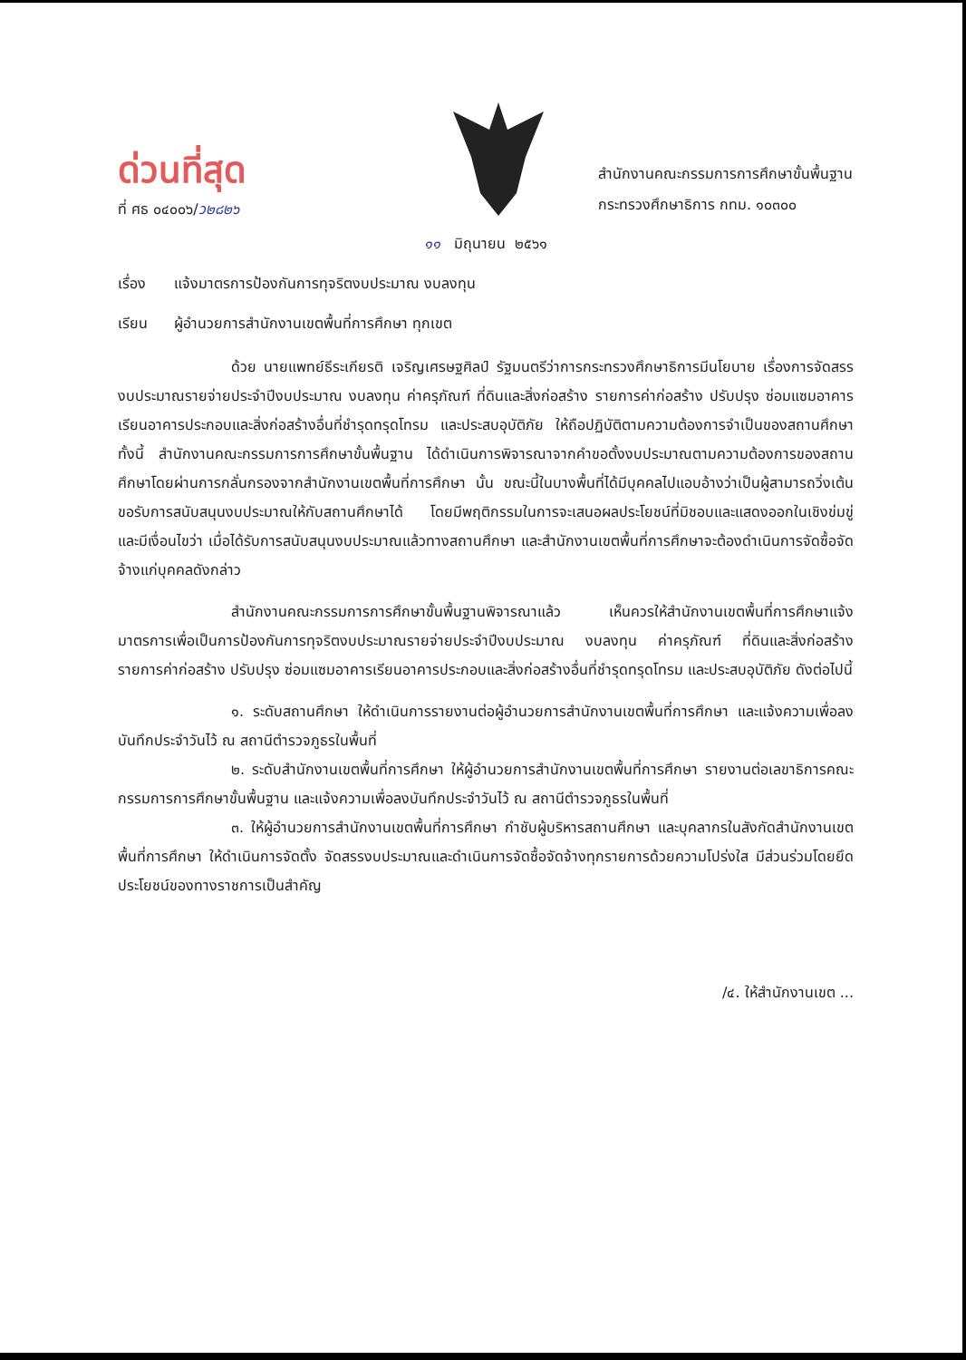ด่วนที่สุด
ที่ ศธ ๐๔๐๐๖/ว๒๘๒๖
สำนักงานคณะกรรมการการศึกษาขั้นพื้นฐาน
กระทรวงศึกษาธิการ กทม. ๑๐๓๐๐
๑๑ มิถุนายน ๒๕๖๑
เรื่อง แจ้งมาตรการป้องกันการทุจริตงบประมาณ งบลงทุน
เรียน ผู้อำนวยการสำนักงานเขตพื้นที่การศึกษา ทุกเขต
ด้วย นายแพทย์ธีระเกียรติ เจริญเศรษฐศิลป์ รัฐมนตรีว่าการกระทรวงศึกษาธิการมีนโยบาย เรื่องการจัดสรรงบประมาณรายจ่ายประจำปีงบประมาณ งบลงทุน ค่าครุภัณฑ์ ที่ดินและสิ่งก่อสร้าง รายการค่าก่อสร้าง ปรับปรุง ซ่อมแซมอาคารเรียนอาคารประกอบและสิ่งก่อสร้างอื่นที่ชำรุดทรุดโทรม และประสบอุบัติภัย ให้ถือปฏิบัติตามความต้องการจำเป็นของสถานศึกษา ทั้งนี้ สำนักงานคณะกรรมการการศึกษาขั้นพื้นฐาน ได้ดำเนินการพิจารณาจากคำขอตั้งงบประมาณตามความต้องการของสถานศึกษาโดยผ่านการกลั่นกรองจากสำนักงานเขตพื้นที่การศึกษา นั้น ขณะนี้ในบางพื้นที่ได้มีบุคคลไปแอบอ้างว่าเป็นผู้สามารถวิ่งเต้นขอรับการสนับสนุนงบประมาณให้กับสถานศึกษาได้ โดยมีพฤติกรรมในการจะเสนอผลประโยชน์ที่มิชอบและแสดงออกในเชิงข่มขู่ และมีเงื่อนไขว่า เมื่อได้รับการสนับสนุนงบประมาณแล้วทางสถานศึกษา และสำนักงานเขตพื้นที่การศึกษาจะต้องดำเนินการจัดซื้อจัดจ้างแก่บุคคลดังกล่าว
สำนักงานคณะกรรมการการศึกษาขั้นพื้นฐานพิจารณาแล้ว เห็นควรให้สำนักงานเขตพื้นที่การศึกษาแจ้งมาตรการเพื่อเป็นการป้องกันการทุจริตงบประมาณรายจ่ายประจำปีงบประมาณ งบลงทุน ค่าครุภัณฑ์ ที่ดินและสิ่งก่อสร้าง รายการค่าก่อสร้าง ปรับปรุง ซ่อมแซมอาคารเรียนอาคารประกอบและสิ่งก่อสร้างอื่นที่ชำรุดทรุดโทรม และประสบอุบัติภัย ดังต่อไปนี้
๑. ระดับสถานศึกษา ให้ดำเนินการรายงานต่อผู้อำนวยการสำนักงานเขตพื้นที่การศึกษา และแจ้งความเพื่อลงบันทึกประจำวันไว้ ณ สถานีตำรวจภูธรในพื้นที่
๒. ระดับสำนักงานเขตพื้นที่การศึกษา ให้ผู้อำนวยการสำนักงานเขตพื้นที่การศึกษา รายงานต่อเลขาธิการคณะกรรมการการศึกษาขั้นพื้นฐาน และแจ้งความเพื่อลงบันทึกประจำวันไว้ ณ สถานีตำรวจภูธรในพื้นที่
๓. ให้ผู้อำนวยการสำนักงานเขตพื้นที่การศึกษา กำชับผู้บริหารสถานศึกษา และบุคลากรในสังกัดสำนักงานเขตพื้นที่การศึกษา ให้ดำเนินการจัดตั้ง จัดสรรงบประมาณและดำเนินการจัดซื้อจัดจ้างทุกรายการด้วยความโปร่งใส มีส่วนร่วมโดยยึดประโยชน์ของทางราชการเป็นสำคัญ
/๔. ให้สำนักงานเขต ...